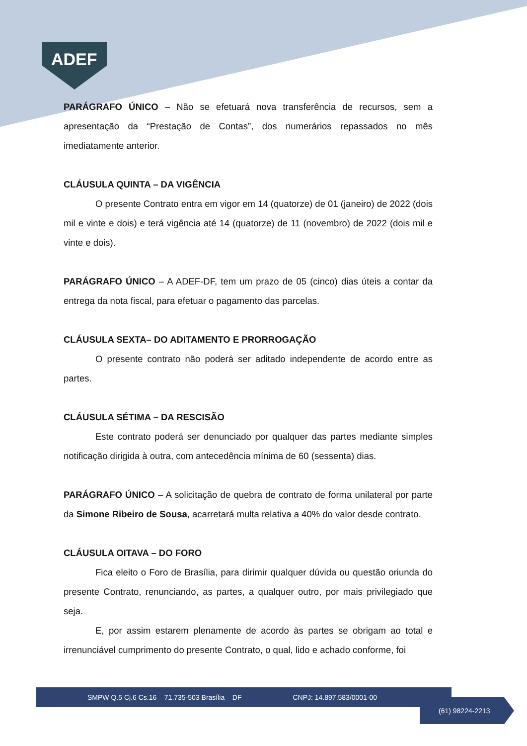ADEF
PARÁGRAFO ÚNICO – Não se efetuará nova transferência de recursos, sem a apresentação da “Prestação de Contas”, dos numerários repassados no mês imediatamente anterior.
CLÁUSULA QUINTA – DA VIGÊNCIA
O presente Contrato entra em vigor em 14 (quatorze) de 01 (janeiro) de 2022 (dois mil e vinte e dois) e terá vigência até 14 (quatorze) de 11 (novembro) de 2022 (dois mil e vinte e dois).
PARÁGRAFO ÚNICO – A ADEF-DF, tem um prazo de 05 (cinco) dias úteis a contar da entrega da nota fiscal, para efetuar o pagamento das parcelas.
CLÁUSULA SEXTA– DO ADITAMENTO E PRORROGAÇÃO
O presente contrato não poderá ser aditado independente de acordo entre as partes.
CLÁUSULA SÉTIMA – DA RESCISÃO
Este contrato poderá ser denunciado por qualquer das partes mediante simples notificação dirigida à outra, com antecedência mínima de 60 (sessenta) dias.
PARÁGRAFO ÚNICO – A solicitação de quebra de contrato de forma unilateral por parte da Simone Ribeiro de Sousa, acarretará multa relativa a 40% do valor desde contrato.
CLÁUSULA OITAVA – DO FORO
Fica eleito o Foro de Brasília, para dirimir qualquer dúvida ou questão oriunda do presente Contrato, renunciando, as partes, a qualquer outro, por mais privilegiado que seja.
E, por assim estarem plenamente de acordo às partes se obrigam ao total e irrenunciável cumprimento do presente Contrato, o qual, lido e achado conforme, foi
SMPW Q.5 Cj.6 Cs.16 – 71.735-503 Brasília – DF CNPJ: 14.897.583/0001-00
(61) 98224-2213